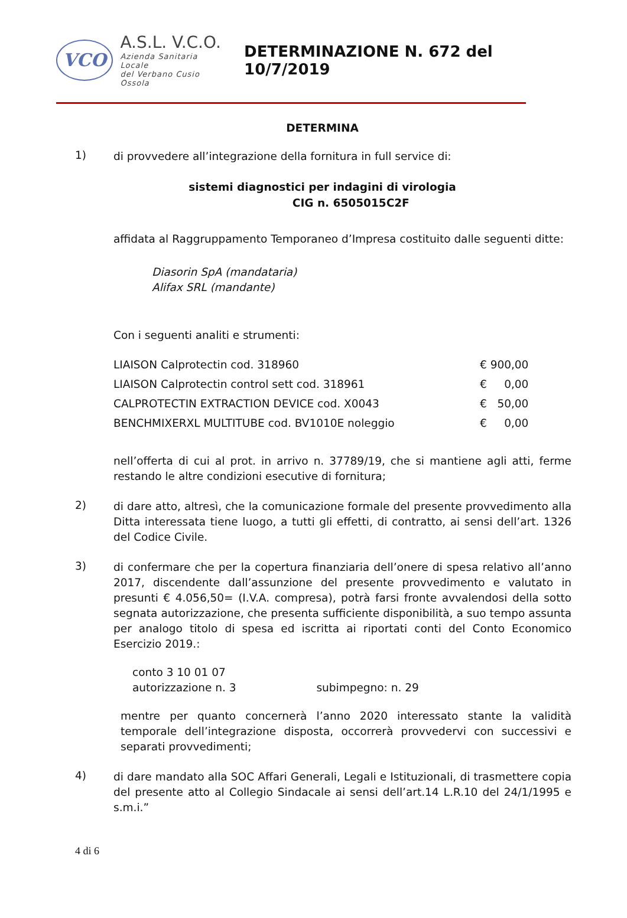VCO
A.S.L. V.C.O.
Azienda Sanitaria Locale
del Verbano Cusio Ossola
DETERMINAZIONE N. 672 del 10/7/2019
DETERMINA
1)
di provvedere all’integrazione della fornitura in full service di:
sistemi diagnostici per indagini di virologia
CIG n. 6505015C2F
affidata al Raggruppamento Temporaneo d’Impresa costituito dalle seguenti ditte:
Diasorin SpA (mandataria)
Alifax SRL (mandante)
Con i seguenti analiti e strumenti:
| LIAISON Calprotectin cod. 318960 | € 900,00 |
| LIAISON Calprotectin control sett cod. 318961 | € 0,00 |
| CALPROTECTIN EXTRACTION DEVICE cod. X0043 | € 50,00 |
| BENCHMIXERXL MULTITUBE cod. BV1010E noleggio | € 0,00 |
nell’offerta di cui al prot. in arrivo n. 37789/19, che si mantiene agli atti, ferme restando le altre condizioni esecutive di fornitura;
2)
di dare atto, altresì, che la comunicazione formale del presente provvedimento alla Ditta interessata tiene luogo, a tutti gli effetti, di contratto, ai sensi dell’art. 1326 del Codice Civile.
3)
di confermare che per la copertura finanziaria dell’onere di spesa relativo all’anno 2017, discendente dall’assunzione del presente provvedimento e valutato in presunti € 4.056,50= (I.V.A. compresa), potrà farsi fronte avvalendosi della sotto segnata autorizzazione, che presenta sufficiente disponibilità, a suo tempo assunta per analogo titolo di spesa ed iscritta ai riportati conti del Conto Economico Esercizio 2019.:
conto 3 10 01 07
autorizzazione n. 3 subimpegno: n. 29
mentre per quanto concernerà l’anno 2020 interessato stante la validità temporale dell’integrazione disposta, occorrerà provvedervi con successivi e separati provvedimenti;
4)
di dare mandato alla SOC Affari Generali, Legali e Istituzionali, di trasmettere copia del presente atto al Collegio Sindacale ai sensi dell’art.14 L.R.10 del 24/1/1995 e s.m.i.”
4 di 6